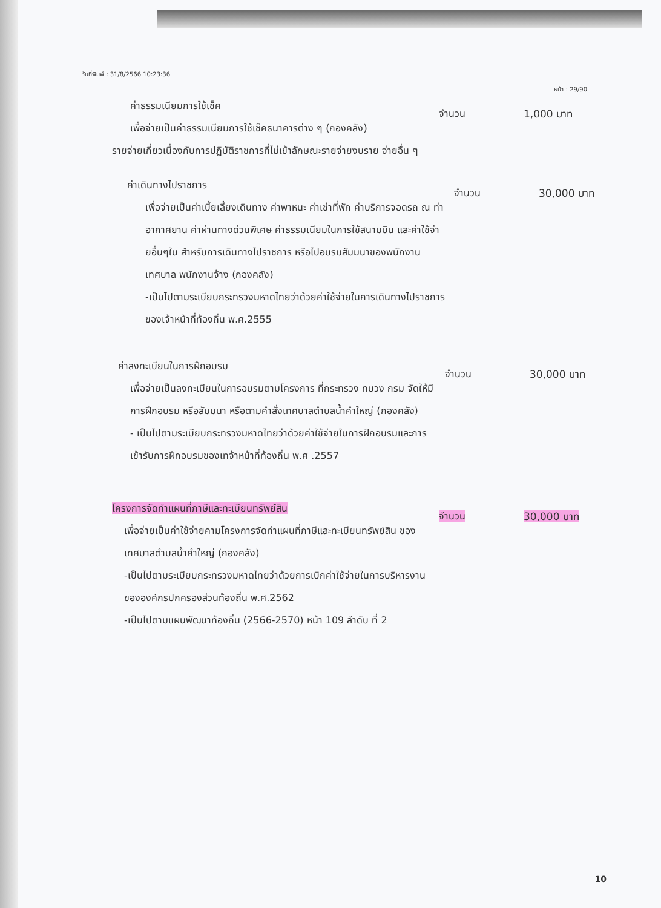วันที่พิมพ์ : 31/8/2566 10:23:36 หน้า : 29/90
ค่าธรรมเนียมการใช้เช็ค
เพื่อจ่ายเป็นค่าธรรมเนียมการใช้เช็คธนาคารต่าง ๆ (กองคลัง)
รายจ่ายเกี่ยวเนื่องกับการปฏิบัติราชการที่ไม่เข้าลักษณะรายจ่ายงบราย จ่ายอื่น ๆ
จำนวน 1,000 บาท
ค่าเดินทางไปราชการ
เพื่อจ่ายเป็นค่าเบี้ยเลี้ยงเดินทาง ค่าพาหนะ ค่าเช่าที่พัก ค่าบริการจอดรถ ณ ท่าอากาศยาน ค่าผ่านทางด่วนพิเศษ ค่าธรรมเนียมในการใช้สนามบิน และค่าใช้จ่ายอื่นๆใน สำหรับการเดินทางไปราชการ หรือไปอบรมสัมมนาของพนักงานเทศบาล พนักงานจ้าง (กองคลัง)
-เป็นไปตามระเบียบกระทรวงมหาดไทยว่าด้วยค่าใช้จ่ายในการเดินทางไปราชการของเจ้าหน้าที่ท้องถิ่น พ.ศ.2555
จำนวน 30,000 บาท
ค่าลงทะเบียนในการฝึกอบรม
เพื่อจ่ายเป็นลงทะเบียนในการอบรมตามโครงการ ที่กระทรวง ทบวง กรม จัดให้มีการฝึกอบรม หรือสัมมนา หรือตามคำสั่งเทศบาลตำบลน้ำคำใหญ่ (กองคลัง)
- เป็นไปตามระเบียบกระทรวงมหาดไทยว่าด้วยค่าใช้จ่ายในการฝึกอบรมและการเข้ารับการฝึกอบรมของเทจ้าหน้าที่ท้องถิ่น พ.ศ .2557
จำนวน 30,000 บาท
โครงการจัดทำแผนที่ภาษีและทะเบียนทรัพย์สิน
เพื่อจ่ายเป็นค่าใช้จ่ายคามโครงการจัดทำแผนที่ภาษีและทะเบียนทรัพย์สิน ของเทศบาลตำบลน้ำคำใหญ่ (กองคลัง)
-เป็นไปตามระเบียบกระทรวงมหาดไทยว่าด้วยการเบิกค่าใช้จ่ายในการบริหารงานขององค์กรปกครองส่วนท้องถิ่น พ.ศ.2562
-เป็นไปตามแผนพัฒนาท้องถิ่น (2566-2570) หน้า 109 ลำดับ ที่ 2
จำนวน 30,000 บาท
10